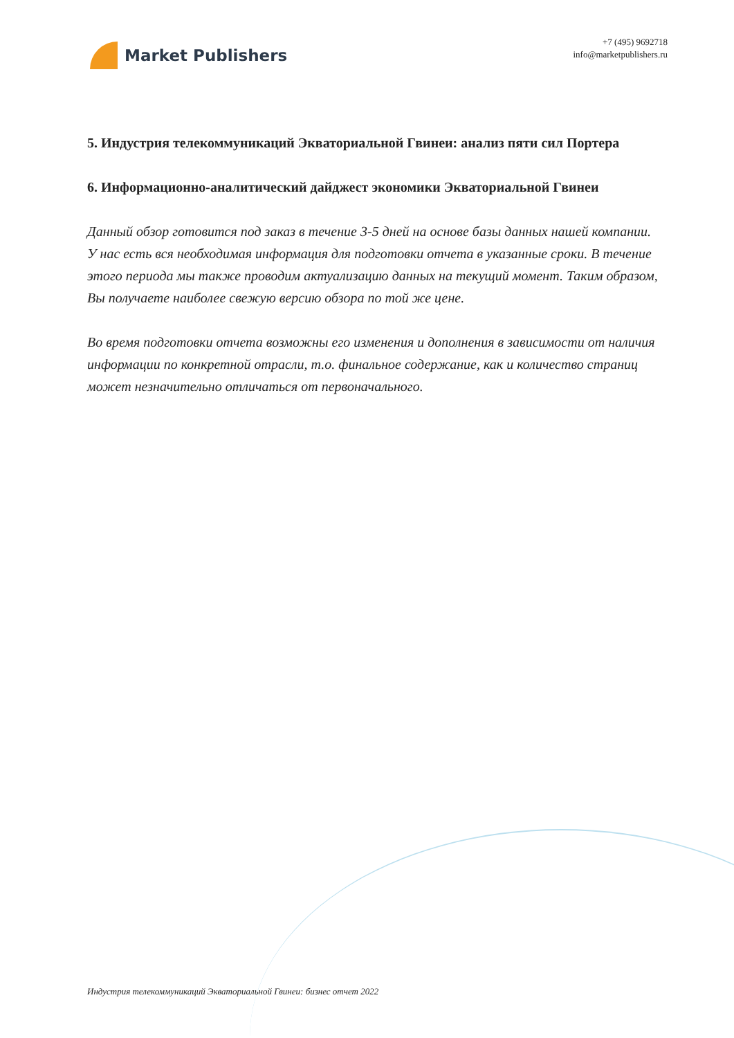Market Publishers
+7 (495) 9692718
info@marketpublishers.ru
5. Индустрия телекоммуникаций Экваториальной Гвинеи: анализ пяти сил Портера
6. Информационно-аналитический дайджест экономики Экваториальной Гвинеи
Данный обзор готовится под заказ в течение 3-5 дней на основе базы данных нашей компании. У нас есть вся необходимая информация для подготовки отчета в указанные сроки. В течение этого периода мы также проводим актуализацию данных на текущий момент. Таким образом, Вы получаете наиболее свежую версию обзора по той же цене.
Во время подготовки отчета возможны его изменения и дополнения в зависимости от наличия информации по конкретной отрасли, т.о. финальное содержание, как и количество страниц может незначительно отличаться от первоначального.
Индустрия телекоммуникаций Экваториальной Гвинеи: бизнес отчет 2022